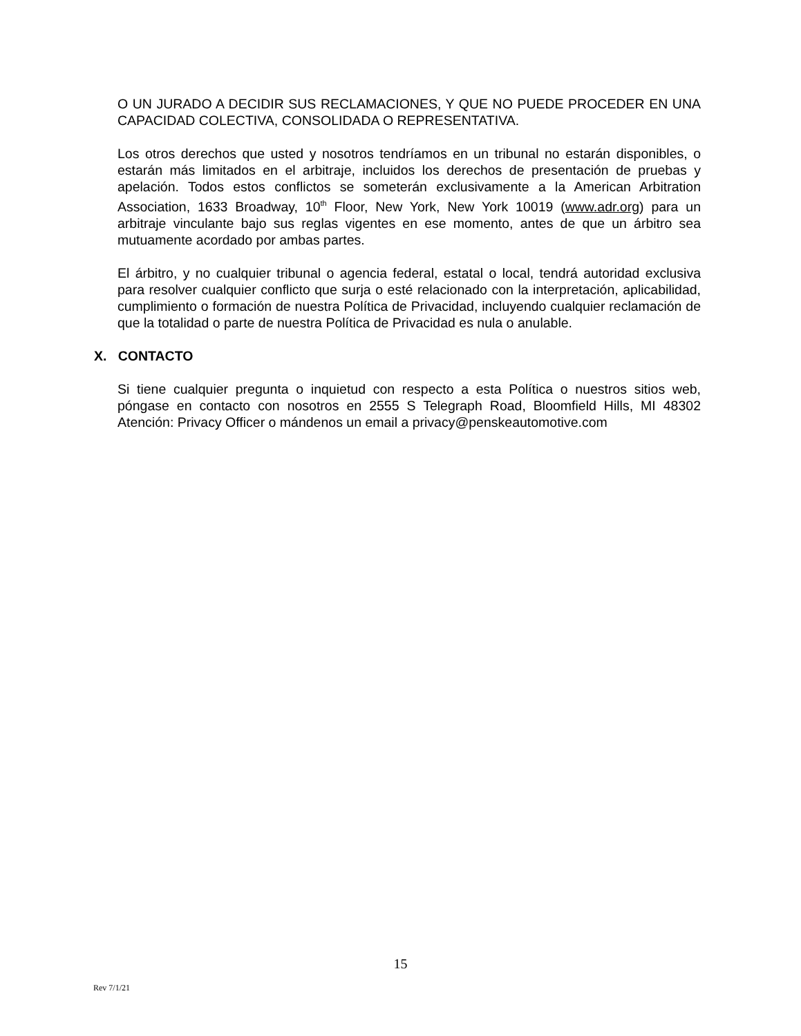O UN JURADO A DECIDIR SUS RECLAMACIONES, Y QUE NO PUEDE PROCEDER EN UNA CAPACIDAD COLECTIVA, CONSOLIDADA O REPRESENTATIVA.
Los otros derechos que usted y nosotros tendríamos en un tribunal no estarán disponibles, o estarán más limitados en el arbitraje, incluidos los derechos de presentación de pruebas y apelación. Todos estos conflictos se someterán exclusivamente a la American Arbitration Association, 1633 Broadway, 10<sup>th</sup> Floor, New York, New York 10019 (www.adr.org) para un arbitraje vinculante bajo sus reglas vigentes en ese momento, antes de que un árbitro sea mutuamente acordado por ambas partes.
El árbitro, y no cualquier tribunal o agencia federal, estatal o local, tendrá autoridad exclusiva para resolver cualquier conflicto que surja o esté relacionado con la interpretación, aplicabilidad, cumplimiento o formación de nuestra Política de Privacidad, incluyendo cualquier reclamación de que la totalidad o parte de nuestra Política de Privacidad es nula o anulable.
X. CONTACTO
Si tiene cualquier pregunta o inquietud con respecto a esta Política o nuestros sitios web, póngase en contacto con nosotros en 2555 S Telegraph Road, Bloomfield Hills, MI 48302 Atención: Privacy Officer o mándenos un email a privacy@penskeautomotive.com
15
Rev 7/1/21